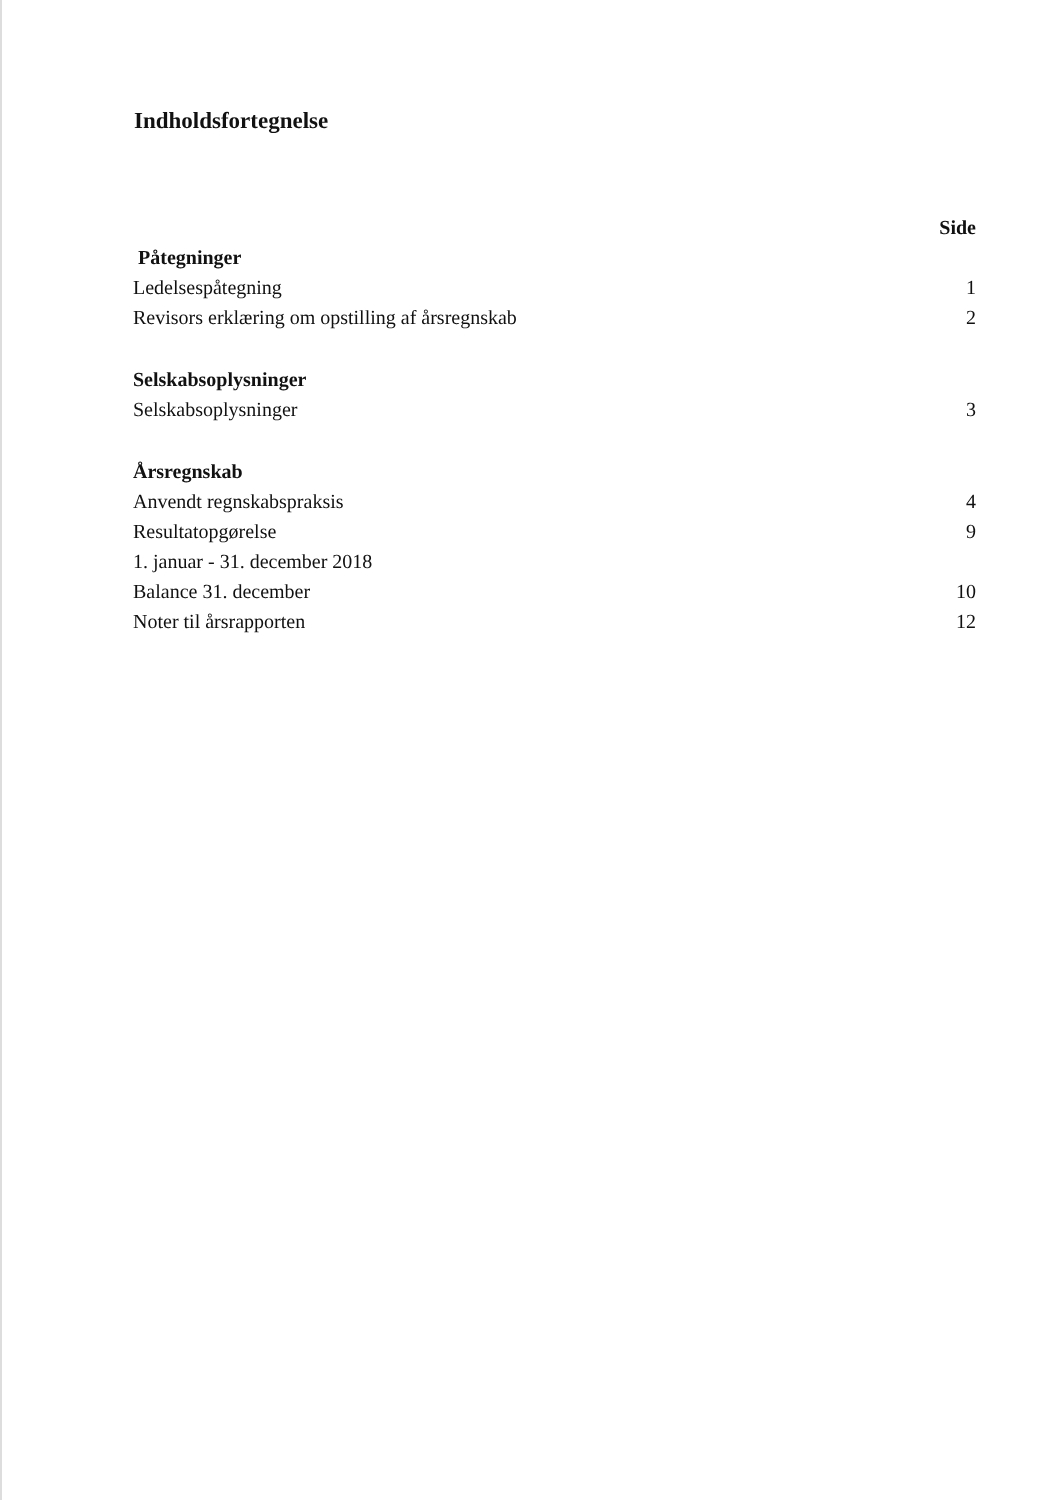Indholdsfortegnelse
Side
Påtegninger
Ledelsespåtegning 1
Revisors erklæring om opstilling af årsregnskab 2
Selskabsoplysninger
Selskabsoplysninger 3
Årsregnskab
Anvendt regnskabspraksis 4
Resultatopgørelse
1. januar - 31. december 2018 9
Balance 31. december 10
Noter til årsrapporten 12